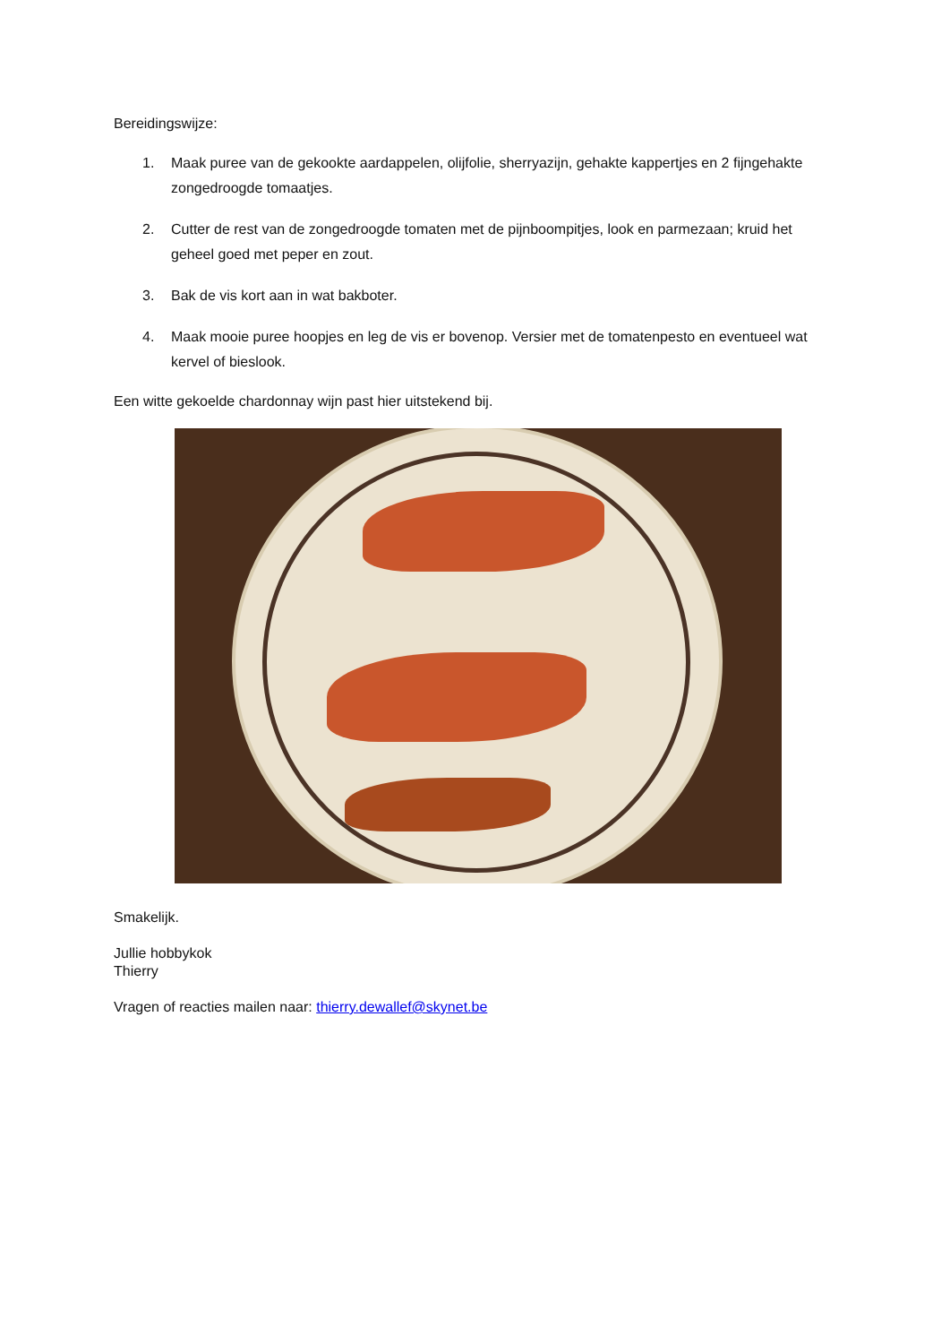Bereidingswijze:
1. Maak puree van de gekookte aardappelen, olijfolie, sherryazijn, gehakte kappertjes en 2 fijngehakte zongedroogde tomaatjes.
2. Cutter de rest van de zongedroogde tomaten met de pijnboompitjes, look en parmezaan; kruid het geheel goed met peper en zout.
3. Bak de vis kort aan in wat bakboter.
4. Maak mooie puree hoopjes en leg de vis er bovenop. Versier met de tomatenpesto en eventueel wat kervel of bieslook.
Een witte gekoelde chardonnay wijn past hier uitstekend bij.
Smakelijk.
Jullie hobbykok
Thierry
Vragen of reacties mailen naar: thierry.dewallef@skynet.be